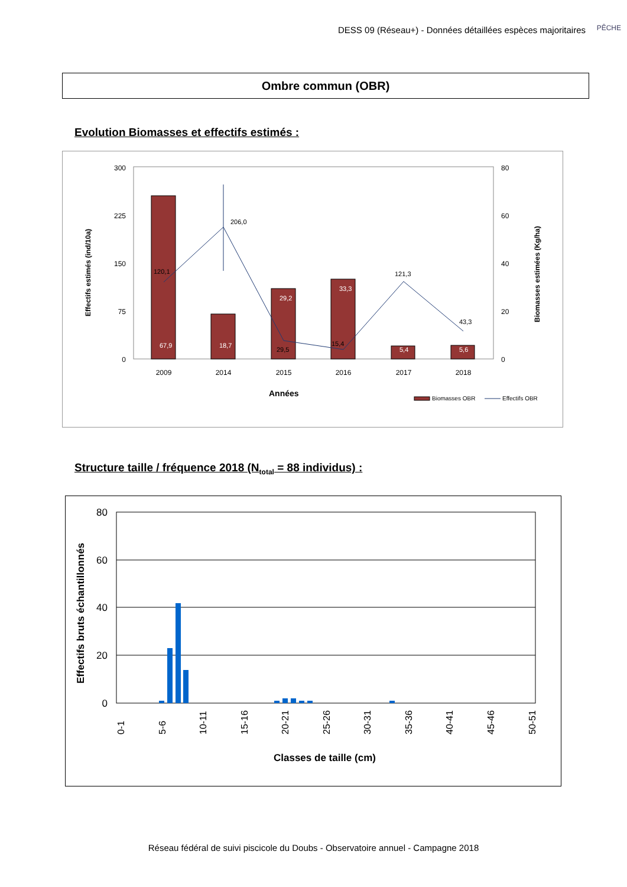DESS 09 (Réseau+) - Données détaillées espèces majoritaires
PÊCHE
Ombre commun (OBR)
Evolution Biomasses et effectifs estimés :
300
225
150
75
0
80
60
40
20
0
120,1
206,0
29,5
15,4
121,3
43,3
67,9
18,7
29,2
33,3
5,4
5,6
2009
2014
2015
2016
2017
2018
Années
Effectifs estimés (ind/10a)
Biomasses estimées (Kg/ha)
Biomasses OBR
Effectifs OBR
Structure taille / fréquence 2018 (N<sub>total</sub> = 88 individus) :
80
60
40
20
0
0-1
5-6
10-11
15-16
20-21
25-26
30-31
35-36
40-41
45-46
50-51
Classes de taille (cm)
Effectifs bruts échantillonnés
Réseau fédéral de suivi piscicole du Doubs - Observatoire annuel - Campagne 2018